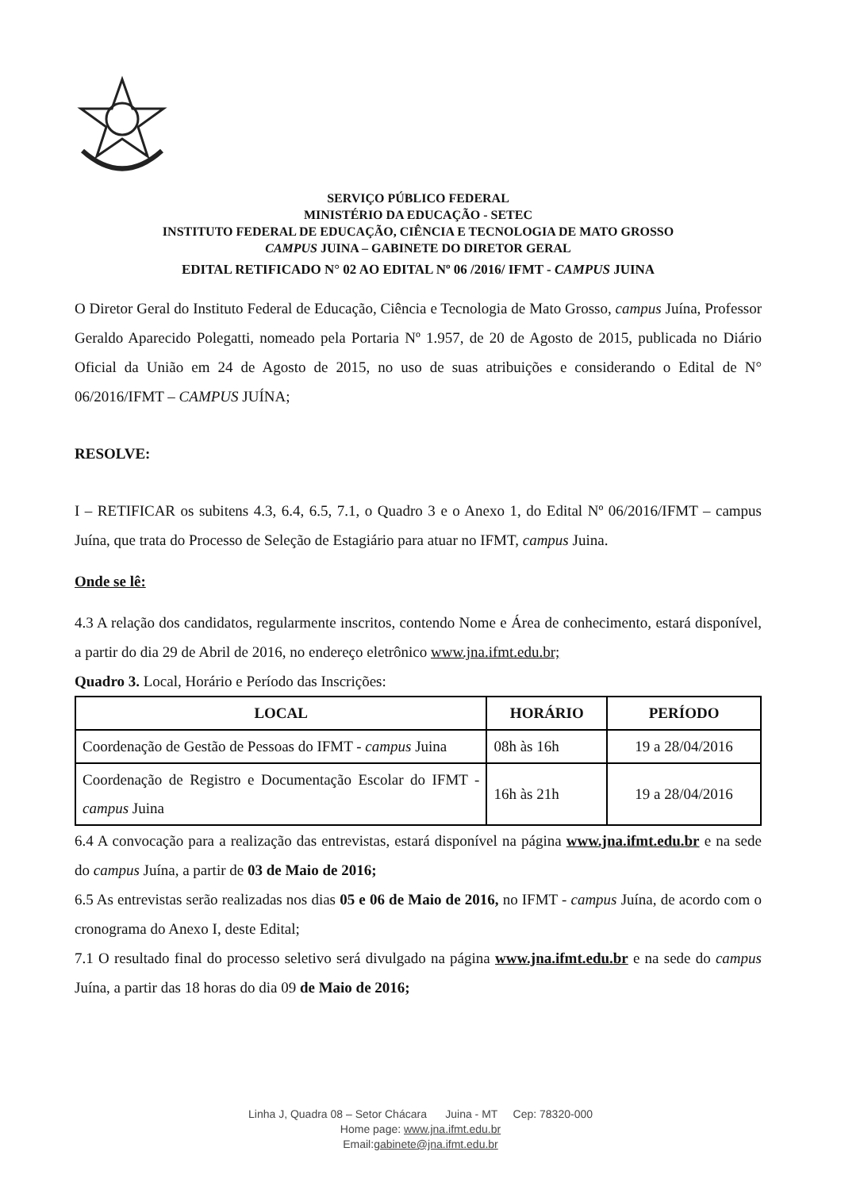SERVIÇO PÚBLICO FEDERAL
MINISTÉRIO DA EDUCAÇÃO - SETEC
INSTITUTO FEDERAL DE EDUCAÇÃO, CIÊNCIA E TECNOLOGIA DE MATO GROSSO
CAMPUS JUINA – GABINETE DO DIRETOR GERAL
EDITAL RETIFICADO N° 02 AO EDITAL Nº 06 /2016/ IFMT - CAMPUS JUINA
O Diretor Geral do Instituto Federal de Educação, Ciência e Tecnologia de Mato Grosso, campus Juína, Professor Geraldo Aparecido Polegatti, nomeado pela Portaria Nº 1.957, de 20 de Agosto de 2015, publicada no Diário Oficial da União em 24 de Agosto de 2015, no uso de suas atribuições e considerando o Edital de N° 06/2016/IFMT – CAMPUS JUÍNA;
RESOLVE:
I – RETIFICAR os subitens 4.3, 6.4, 6.5, 7.1, o Quadro 3 e o Anexo 1, do Edital Nº 06/2016/IFMT – campus Juína, que trata do Processo de Seleção de Estagiário para atuar no IFMT, campus Juina.
Onde se lê:
4.3 A relação dos candidatos, regularmente inscritos, contendo Nome e Área de conhecimento, estará disponível, a partir do dia 29 de Abril de 2016, no endereço eletrônico www.jna.ifmt.edu.br;
Quadro 3. Local, Horário e Período das Inscrições:
| LOCAL | HORÁRIO | PERÍODO |
| --- | --- | --- |
| Coordenação de Gestão de Pessoas do IFMT - campus Juina | 08h às 16h | 19 a 28/04/2016 |
| Coordenação de Registro e Documentação Escolar do IFMT - campus Juina | 16h às 21h | 19 a 28/04/2016 |
6.4 A convocação para a realização das entrevistas, estará disponível na página www.jna.ifmt.edu.br e na sede do campus Juína, a partir de 03 de Maio de 2016;
6.5 As entrevistas serão realizadas nos dias 05 e 06 de Maio de 2016, no IFMT - campus Juína, de acordo com o cronograma do Anexo I, deste Edital;
7.1 O resultado final do processo seletivo será divulgado na página www.jna.ifmt.edu.br e na sede do campus Juína, a partir das 18 horas do dia 09 de Maio de 2016;
Linha J, Quadra 08 – Setor Chácara Juina - MT Cep: 78320-000
Home page: www.jna.ifmt.edu.br
Email:gabinete@jna.ifmt.edu.br